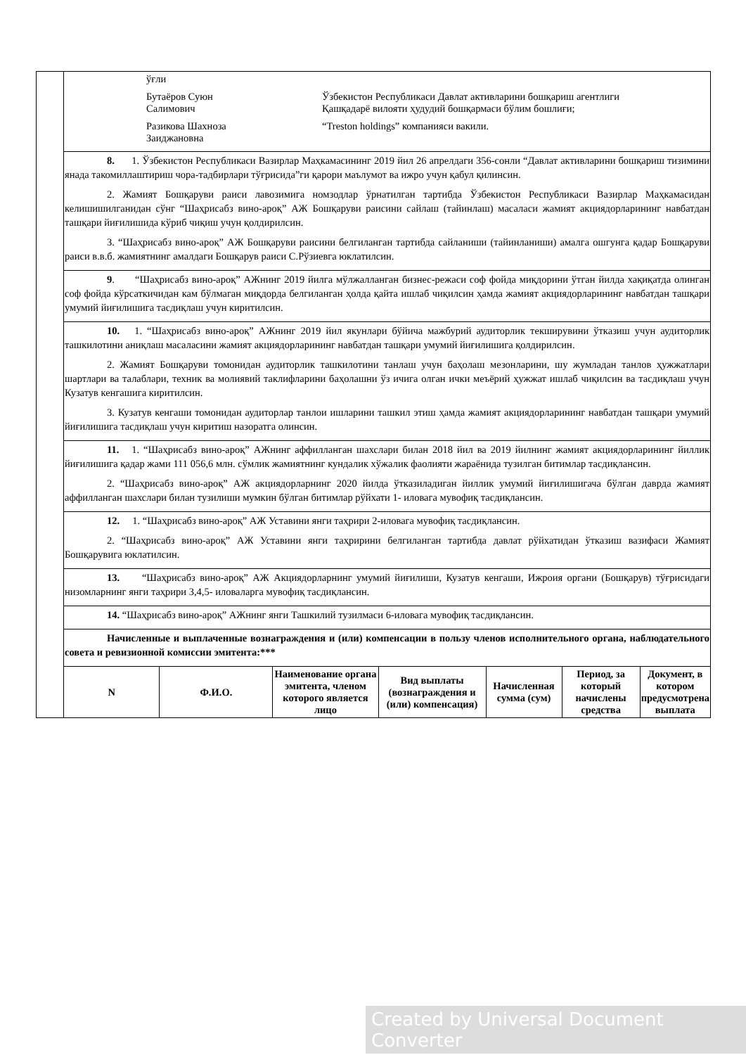| | / ўғли / / / Бутаёров Суюн Салимович / Ўзбекистон Республикаси Давлат активларини бошқариш агентлиги Қашқадарё вилояти ҳудудий бошқармаси бўлим бошлиғи; / / Разикова Шахноза Заиджановна / “Treston holdings” компанияси вакили. / | | | | | | |
| | 8. 1. Ўзбекистон Республикаси Вазирлар Маҳкамасининг 2019 йил 26 апрелдаги 356-сонли “Давлат активларини бошқариш тизимини янада такомиллаштириш чора-тадбирлари тўғрисида”ги қарори маълумот ва ижро учун қабул қилинсин. 2. Жамият Бошқаруви раиси лавозимига номзодлар ўрнатилган тартибда Ўзбекистон Республикаси Вазирлар Маҳкамасидан келишишилганидан сўнг “Шаҳрисабз вино-ароқ” АЖ Бошқаруви раисини сайлаш (тайинлаш) масаласи жамият акциядорларининг навбатдан ташқари йиғилишида кўриб чиқиш учун қолдирилсин. 3. “Шаҳрисабз вино-ароқ” АЖ Бошқаруви раисини белгиланган тартибда сайланиши (тайинланиши) амалга ошгунга қадар Бошқаруви раиси в.в.б. жамиятнинг амалдаги Бошқарув раиси С.Рўзиевга юклатилсин. | | | | | | |
| | 9 . “Шаҳрисабз вино-ароқ” АЖнинг 2019 йилга мўлжалланган бизнес-режаси соф фойда миқдорини ўтган йилда хақиқатда олинган соф фойда кўрсаткичидан кам бўлмаган миқдорда белгиланган ҳолда қайта ишлаб чиқилсин ҳамда жамият акциядорларининг навбатдан ташқари умумий йиғилишига тасдиқлаш учун киритилсин. | | | | | | |
| | 10. 1. “Шаҳрисабз вино-ароқ” АЖнинг 2019 йил якунлари бўйича мажбурий аудиторлик текширувини ўтказиш учун аудиторлик ташкилотини аниқлаш масаласини жамият акциядорларининг навбатдан ташқари умумий йиғилишига қолдирилсин. 2. Жамият Бошқаруви томонидан аудиторлик ташкилотини танлаш учун баҳолаш мезонларини, шу жумладан танлов ҳужжатлари шартлари ва талаблари, техник ва молиявий таклифларини баҳолашни ўз ичига олган ички меъёрий ҳужжат ишлаб чиқилсин ва тасдиқлаш учун Кузатув кенгашига киритилсин. 3. Кузатув кенгаши томонидан аудиторлар танлои ишларини ташкил этиш ҳамда жамият акциядорларининг навбатдан ташқари умумий йиғилишига тасдиқлаш учун киритиш назоратга олинсин. | | | | | | |
| | 11. 1. “Шаҳрисабз вино-ароқ” АЖнинг аффилланган шахслари билан 2018 йил ва 2019 йилнинг жамият акциядорларининг йиллик йиғилишига қадар жами 111 056,6 млн. сўмлик жамиятнинг кундалик хўжалик фаолияти жараёнида тузилган битимлар тасдиқлансин. 2. “Шаҳрисабз вино-ароқ” АЖ акциядорларнинг 2020 йилда ўтказиладиган йиллик умумий йиғилишигача бўлган даврда жамият аффилланган шахслари билан тузилиши мумкин бўлган битимлар рўйхати 1- иловага мувофиқ тасдиқлансин. | | | | | | |
| | 12. 1. “Шаҳрисабз вино-ароқ” АЖ Уставини янги таҳрири 2-иловага мувофиқ тасдиқлансин. 2. “Шаҳрисабз вино-ароқ” АЖ Уставини янги таҳририни белгиланган тартибда давлат рўйхатидан ўтказиш вазифаси Жамият Бошқарувига юклатилсин. | | | | | | |
| | 13. “Шаҳрисабз вино-ароқ” АЖ Акциядорларнинг умумий йиғилиши, Кузатув кенгаши, Ижроия органи (Бошқарув) тўғрисидаги низомларнинг янги таҳрири 3,4,5- иловаларга мувофиқ тасдиқлансин. | | | | | | |
| | 14. “Шаҳрисабз вино-ароқ” АЖнинг янги Ташкилий тузилмаси 6-иловага мувофиқ тасдиқлансин. | | | | | | |
| | Начисленные и выплаченные вознаграждения и (или) компенсации в пользу членов исполнительного органа, наблюдательного совета и ревизионной комиссии эмитента:*** | | | | | | |
| | N | Ф.И.О. | Наименование органа эмитента, членом которого является лицо | Вид выплаты (вознаграждения и (или) компенсация) | Начисленная сумма (сум) | Период, за который начислены средства | Документ, в котором предусмотрена выплата |
Created by Universal Document Converter